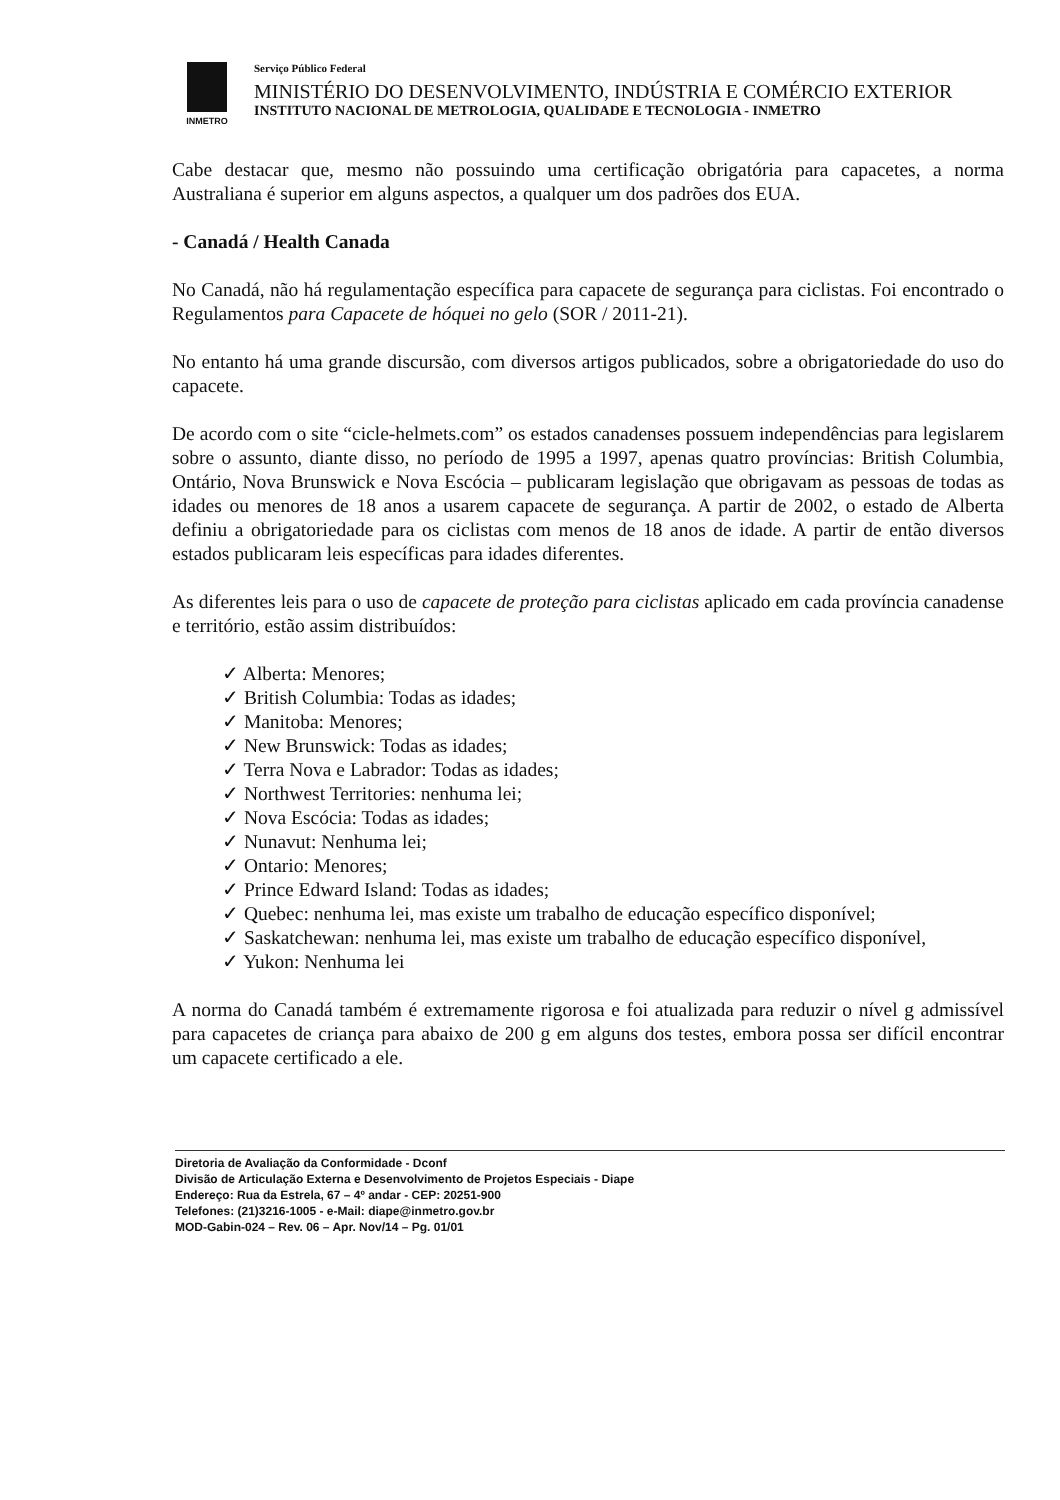INMETRO
Serviço Público Federal
MINISTÉRIO DO DESENVOLVIMENTO, INDÚSTRIA E COMÉRCIO EXTERIOR
INSTITUTO NACIONAL DE METROLOGIA, QUALIDADE E TECNOLOGIA - INMETRO
Cabe destacar que, mesmo não possuindo uma certificação obrigatória para capacetes, a norma Australiana é superior em alguns aspectos, a qualquer um dos padrões dos EUA.
- Canadá / Health Canada
No Canadá, não há regulamentação específica para capacete de segurança para ciclistas. Foi encontrado o Regulamentos para Capacete de hóquei no gelo (SOR / 2011-21).
No entanto há uma grande discursão, com diversos artigos publicados, sobre a obrigatoriedade do uso do capacete.
De acordo com o site “cicle-helmets.com” os estados canadenses possuem independências para legislarem sobre o assunto, diante disso, no período de 1995 a 1997, apenas quatro províncias: British Columbia, Ontário, Nova Brunswick e Nova Escócia – publicaram legislação que obrigavam as pessoas de todas as idades ou menores de 18 anos a usarem capacete de segurança. A partir de 2002, o estado de Alberta definiu a obrigatoriedade para os ciclistas com menos de 18 anos de idade. A partir de então diversos estados publicaram leis específicas para idades diferentes.
As diferentes leis para o uso de capacete de proteção para ciclistas aplicado em cada província canadense e território, estão assim distribuídos:
✓ Alberta: Menores;
✓ British Columbia: Todas as idades;
✓ Manitoba: Menores;
✓ New Brunswick: Todas as idades;
✓ Terra Nova e Labrador: Todas as idades;
✓ Northwest Territories: nenhuma lei;
✓ Nova Escócia: Todas as idades;
✓ Nunavut: Nenhuma lei;
✓ Ontario: Menores;
✓ Prince Edward Island: Todas as idades;
✓ Quebec: nenhuma lei, mas existe um trabalho de educação específico disponível;
✓ Saskatchewan: nenhuma lei, mas existe um trabalho de educação específico disponível,
✓ Yukon: Nenhuma lei
A norma do Canadá também é extremamente rigorosa e foi atualizada para reduzir o nível g admissível para capacetes de criança para abaixo de 200 g em alguns dos testes, embora possa ser difícil encontrar um capacete certificado a ele.
Diretoria de Avaliação da Conformidade - Dconf
Divisão de Articulação Externa e Desenvolvimento de Projetos Especiais - Diape
Endereço: Rua da Estrela, 67 – 4º andar - CEP: 20251-900
Telefones: (21)3216-1005 - e-Mail: diape@inmetro.gov.br
MOD-Gabin-024 – Rev. 06 – Apr. Nov/14 – Pg. 01/01